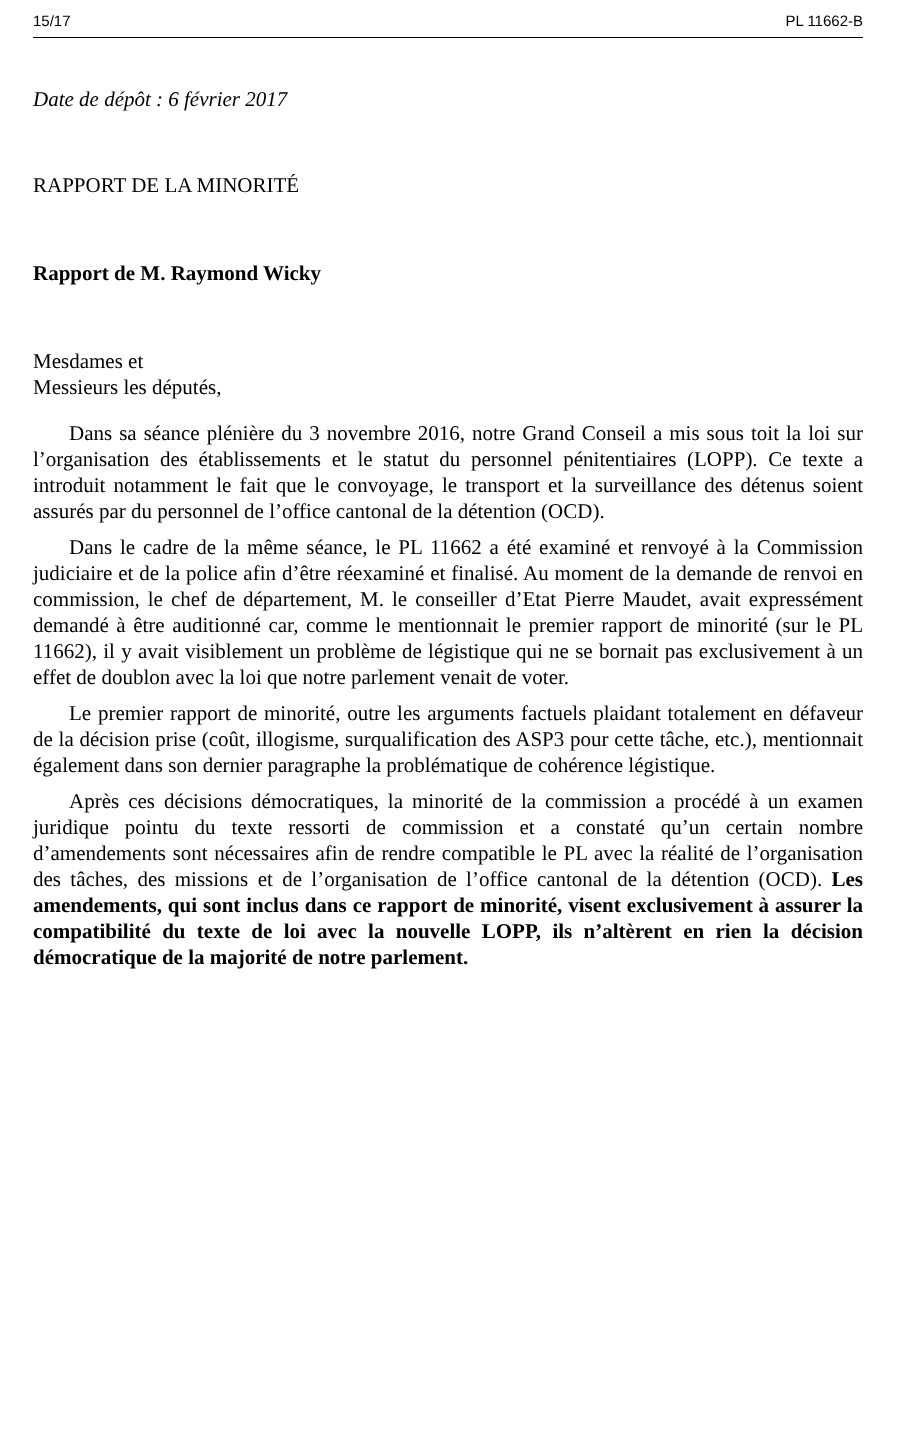15/17 PL 11662-B
Date de dépôt : 6 février 2017
RAPPORT DE LA MINORITÉ
Rapport de M. Raymond Wicky
Mesdames et
Messieurs les députés,
Dans sa séance plénière du 3 novembre 2016, notre Grand Conseil a mis sous toit la loi sur l’organisation des établissements et le statut du personnel pénitentiaires (LOPP). Ce texte a introduit notamment le fait que le convoyage, le transport et la surveillance des détenus soient assurés par du personnel de l’office cantonal de la détention (OCD).
Dans le cadre de la même séance, le PL 11662 a été examiné et renvoyé à la Commission judiciaire et de la police afin d’être réexaminé et finalisé. Au moment de la demande de renvoi en commission, le chef de département, M. le conseiller d’Etat Pierre Maudet, avait expressément demandé à être auditionné car, comme le mentionnait le premier rapport de minorité (sur le PL 11662), il y avait visiblement un problème de légistique qui ne se bornait pas exclusivement à un effet de doublon avec la loi que notre parlement venait de voter.
Le premier rapport de minorité, outre les arguments factuels plaidant totalement en défaveur de la décision prise (coût, illogisme, surqualification des ASP3 pour cette tâche, etc.), mentionnait également dans son dernier paragraphe la problématique de cohérence légistique.
Après ces décisions démocratiques, la minorité de la commission a procédé à un examen juridique pointu du texte ressorti de commission et a constaté qu’un certain nombre d’amendements sont nécessaires afin de rendre compatible le PL avec la réalité de l’organisation des tâches, des missions et de l’organisation de l’office cantonal de la détention (OCD). Les amendements, qui sont inclus dans ce rapport de minorité, visent exclusivement à assurer la compatibilité du texte de loi avec la nouvelle LOPP, ils n’altèrent en rien la décision démocratique de la majorité de notre parlement.